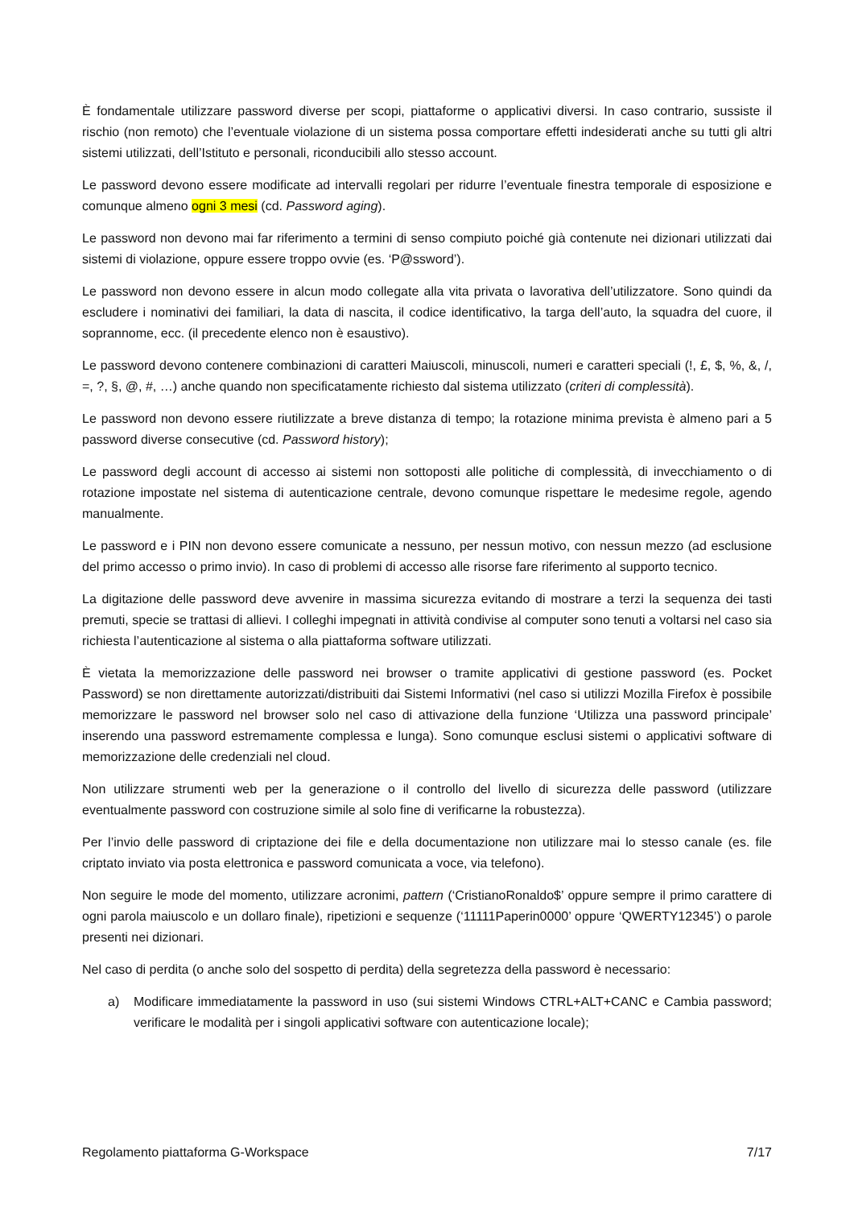È fondamentale utilizzare password diverse per scopi, piattaforme o applicativi diversi. In caso contrario, sussiste il rischio (non remoto) che l’eventuale violazione di un sistema possa comportare effetti indesiderati anche su tutti gli altri sistemi utilizzati, dell’Istituto e personali, riconducibili allo stesso account.
Le password devono essere modificate ad intervalli regolari per ridurre l’eventuale finestra temporale di esposizione e comunque almeno ogni 3 mesi (cd. Password aging).
Le password non devono mai far riferimento a termini di senso compiuto poiché già contenute nei dizionari utilizzati dai sistemi di violazione, oppure essere troppo ovvie (es. ‘P@ssword’).
Le password non devono essere in alcun modo collegate alla vita privata o lavorativa dell’utilizzatore. Sono quindi da escludere i nominativi dei familiari, la data di nascita, il codice identificativo, la targa dell’auto, la squadra del cuore, il soprannome, ecc. (il precedente elenco non è esaustivo).
Le password devono contenere combinazioni di caratteri Maiuscoli, minuscoli, numeri e caratteri speciali (!, £, $, %, &, /, =, ?, §, @, #, …) anche quando non specificatamente richiesto dal sistema utilizzato (criteri di complessità).
Le password non devono essere riutilizzate a breve distanza di tempo; la rotazione minima prevista è almeno pari a 5 password diverse consecutive (cd. Password history);
Le password degli account di accesso ai sistemi non sottoposti alle politiche di complessità, di invecchiamento o di rotazione impostate nel sistema di autenticazione centrale, devono comunque rispettare le medesime regole, agendo manualmente.
Le password e i PIN non devono essere comunicate a nessuno, per nessun motivo, con nessun mezzo (ad esclusione del primo accesso o primo invio). In caso di problemi di accesso alle risorse fare riferimento al supporto tecnico.
La digitazione delle password deve avvenire in massima sicurezza evitando di mostrare a terzi la sequenza dei tasti premuti, specie se trattasi di allievi. I colleghi impegnati in attività condivise al computer sono tenuti a voltarsi nel caso sia richiesta l’autenticazione al sistema o alla piattaforma software utilizzati.
È vietata la memorizzazione delle password nei browser o tramite applicativi di gestione password (es. Pocket Password) se non direttamente autorizzati/distribuiti dai Sistemi Informativi (nel caso si utilizzi Mozilla Firefox è possibile memorizzare le password nel browser solo nel caso di attivazione della funzione ‘Utilizza una password principale’ inserendo una password estremamente complessa e lunga). Sono comunque esclusi sistemi o applicativi software di memorizzazione delle credenziali nel cloud.
Non utilizzare strumenti web per la generazione o il controllo del livello di sicurezza delle password (utilizzare eventualmente password con costruzione simile al solo fine di verificarne la robustezza).
Per l’invio delle password di criptazione dei file e della documentazione non utilizzare mai lo stesso canale (es. file criptato inviato via posta elettronica e password comunicata a voce, via telefono).
Non seguire le mode del momento, utilizzare acronimi, pattern (‘CristianoRonaldo$’ oppure sempre il primo carattere di ogni parola maiuscolo e un dollaro finale), ripetizioni e sequenze (‘11111Paperin0000’ oppure ‘QWERTY12345’) o parole presenti nei dizionari.
Nel caso di perdita (o anche solo del sospetto di perdita) della segretezza della password è necessario:
a) Modificare immediatamente la password in uso (sui sistemi Windows CTRL+ALT+CANC e Cambia password; verificare le modalità per i singoli applicativi software con autenticazione locale);
Regolamento piattaforma G-Workspace 7/17